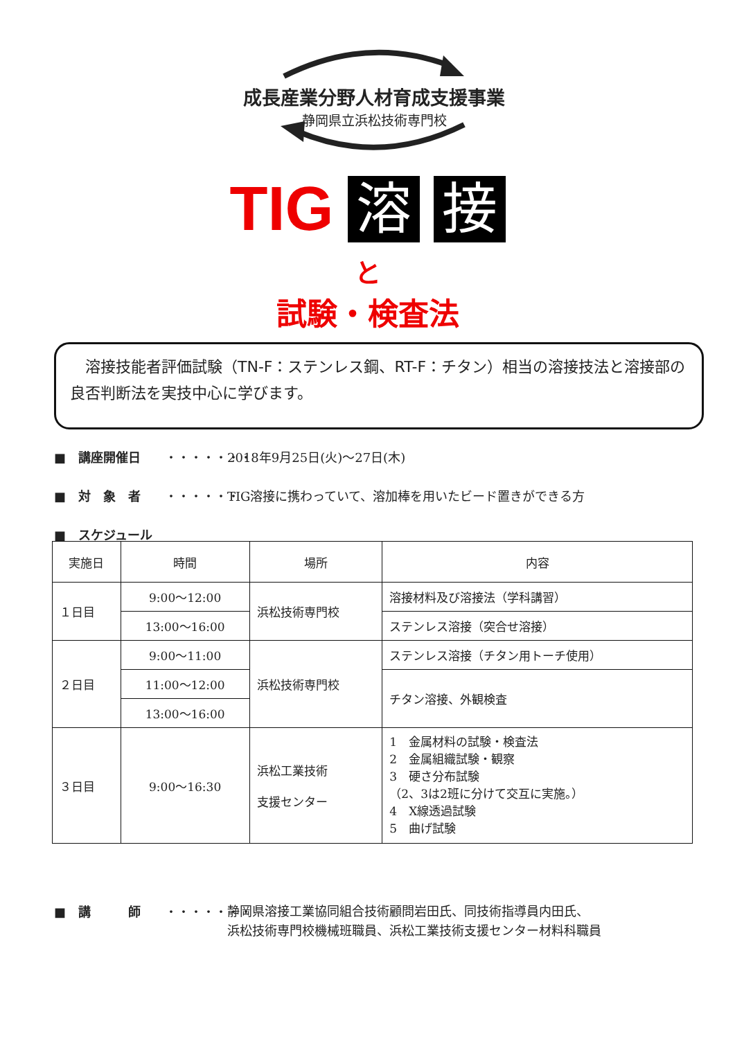成長産業分野人材育成支援事業
静岡県立浜松技術専門校
TIG 溶 接
と
試験・検査法
溶接技能者評価試験（TN-F：ステンレス鋼、RT-F：チタン）相当の溶接技法と溶接部の良否判断法を実技中心に学びます。
■　講座開催日 ・・・・・・・ 2018年9月25日(火)～27日(木)
■　対　象　者 ・・・・・・ TIG溶接に携わっていて、溶加棒を用いたビード置きができる方
■　スケジュール
| 実施日 | 時間 | 場所 | 内容 |
| --- | --- | --- | --- |
| １日目 | 9:00～12:00 | 浜松技術専門校 | 溶接材料及び溶接法（学科講習） |
| | 13:00～16:00 | | ステンレス溶接（突合せ溶接） |
| ２日目 | 9:00～11:00 | 浜松技術専門校 | ステンレス溶接（チタン用トーチ使用） |
| | 11:00～12:00 | | チタン溶接、外観検査 |
| | 13:00～16:00 | | |
| ３日目 | 9:00～16:30 | 浜松工業技術 支援センター | 1 金属材料の試験・検査法 2 金属組織試験・観察 3 硬さ分布試験 （2、3は2班に分けて交互に実施。） 4 X線透過試験 5 曲げ試験 |
■　講　　　師 ・・・・・・・ 静岡県溶接工業協同組合技術顧問岩田氏、同技術指導員内田氏、
浜松技術専門校機械班職員、浜松工業技術支援センター材料科職員